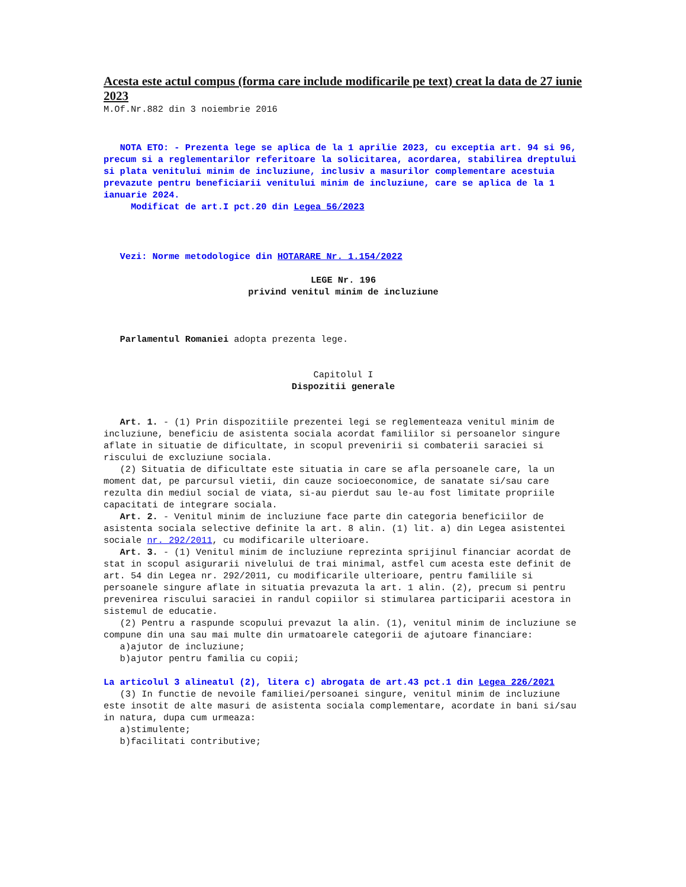Acesta este actul compus (forma care include modificarile pe text) creat la data de 27 iunie 2023
M.Of.Nr.882 din 3 noiembrie 2016
NOTA ETO: - Prezenta lege se aplica de la 1 aprilie 2023, cu exceptia art. 94 si 96, precum si a reglementarilor referitoare la solicitarea, acordarea, stabilirea dreptului si plata venitului minim de incluziune, inclusiv a masurilor complementare acestuia prevazute pentru beneficiarii venitului minim de incluziune, care se aplica de la 1 ianuarie 2024.
Modificat de art.I pct.20 din Legea 56/2023
Vezi: Norme metodologice din HOTARARE Nr. 1.154/2022
LEGE Nr. 196
privind venitul minim de incluziune
Parlamentul Romaniei adopta prezenta lege.
Capitolul I
Dispozitii generale
Art. 1. - (1) Prin dispozitiile prezentei legi se reglementeaza venitul minim de incluziune, beneficiu de asistenta sociala acordat familiilor si persoanelor singure aflate in situatie de dificultate, in scopul prevenirii si combaterii saraciei si riscului de excluziune sociala. (2) Situatia de dificultate este situatia in care se afla persoanele care, la un moment dat, pe parcursul vietii, din cauze socioeconomice, de sanatate si/sau care rezulta din mediul social de viata, si-au pierdut sau le-au fost limitate propriile capacitati de integrare sociala. Art. 2. - Venitul minim de incluziune face parte din categoria beneficiilor de asistenta sociala selective definite la art. 8 alin. (1) lit. a) din Legea asistentei sociale nr. 292/2011, cu modificarile ulterioare. Art. 3. - (1) Venitul minim de incluziune reprezinta sprijinul financiar acordat de stat in scopul asigurarii nivelului de trai minimal, astfel cum acesta este definit de art. 54 din Legea nr. 292/2011, cu modificarile ulterioare, pentru familiile si persoanele singure aflate in situatia prevazuta la art. 1 alin. (2), precum si pentru prevenirea riscului saraciei in randul copiilor si stimularea participarii acestora in sistemul de educatie. (2) Pentru a raspunde scopului prevazut la alin. (1), venitul minim de incluziune se compune din una sau mai multe din urmatoarele categorii de ajutoare financiare: a)ajutor de incluziune; b)ajutor pentru familia cu copii;
La articolul 3 alineatul (2), litera c) abrogata de art.43 pct.1 din Legea 226/2021
(3) In functie de nevoile familiei/persoanei singure, venitul minim de incluziune este insotit de alte masuri de asistenta sociala complementare, acordate in bani si/sau in natura, dupa cum urmeaza: a)stimulente; b)facilitati contributive;